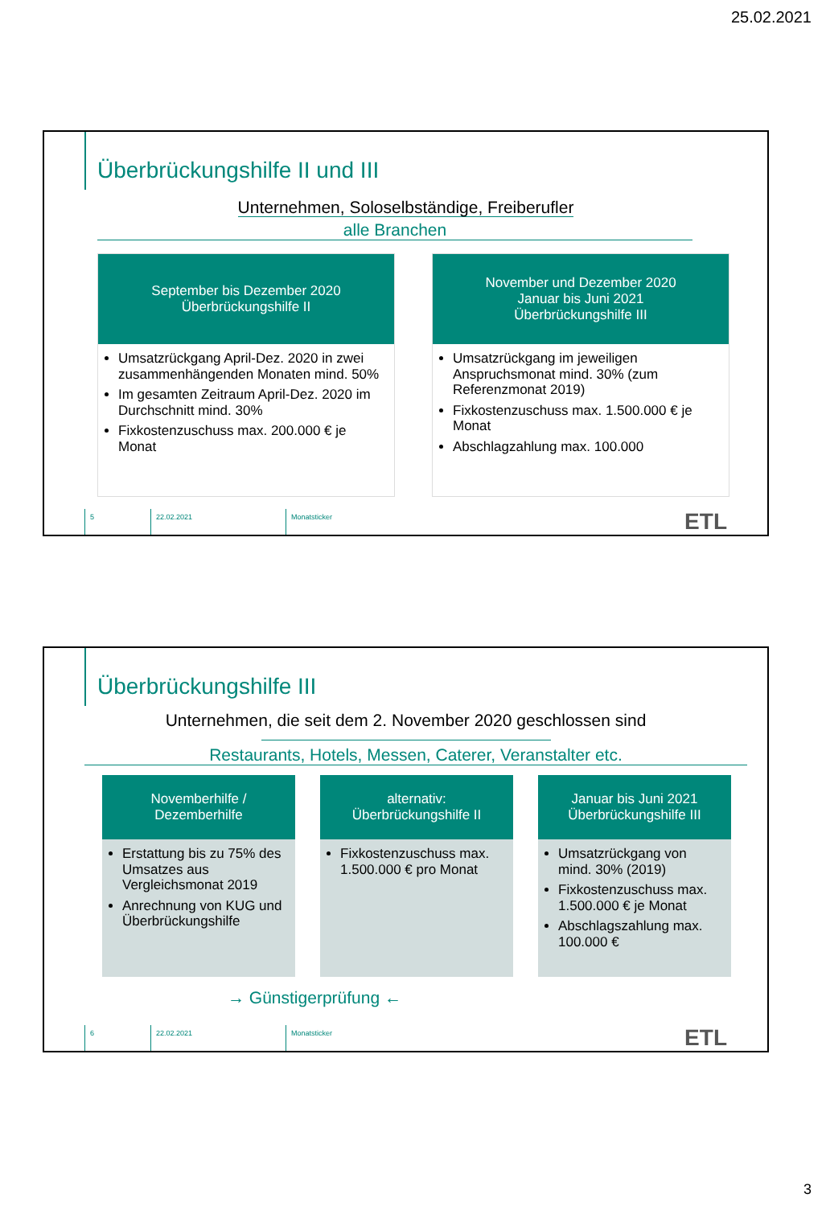25.02.2021
Überbrückungshilfe II und III
Unternehmen, Soloselbständige, Freiberufler
alle Branchen
September bis Dezember 2020
Überbrückungshilfe II
Umsatzrückgang April-Dez. 2020 in zwei zusammenhängenden Monaten mind. 50%
Im gesamten Zeitraum April-Dez. 2020 im Durchschnitt mind. 30%
Fixkostenzuschuss max. 200.000 € je Monat
November und Dezember 2020
Januar bis Juni 2021
Überbrückungshilfe III
Umsatzrückgang im jeweiligen Anspruchsmonat mind. 30% (zum Referenzmonat 2019)
Fixkostenzuschuss max. 1.500.000 € je Monat
Abschlagzahlung max. 100.000
5 22.02.2021 Monatsticker ETL
Überbrückungshilfe III
Unternehmen, die seit dem 2. November 2020 geschlossen sind
Restaurants, Hotels, Messen, Caterer, Veranstalter etc.
Novemberhilfe /
Dezemberhilfe
Erstattung bis zu 75% des Umsatzes aus Vergleichsmonat 2019
Anrechnung von KUG und Überbrückungshilfe
alternativ:
Überbrückungshilfe II
Fixkostenzuschuss max. 1.500.000 € pro Monat
Januar bis Juni 2021
Überbrückungshilfe III
Umsatzrückgang von mind. 30% (2019)
Fixkostenzuschuss max. 1.500.000 € je Monat
Abschlagszahlung max. 100.000 €
→ Günstigerprüfung ←
6 22.02.2021 Monatsticker ETL
3